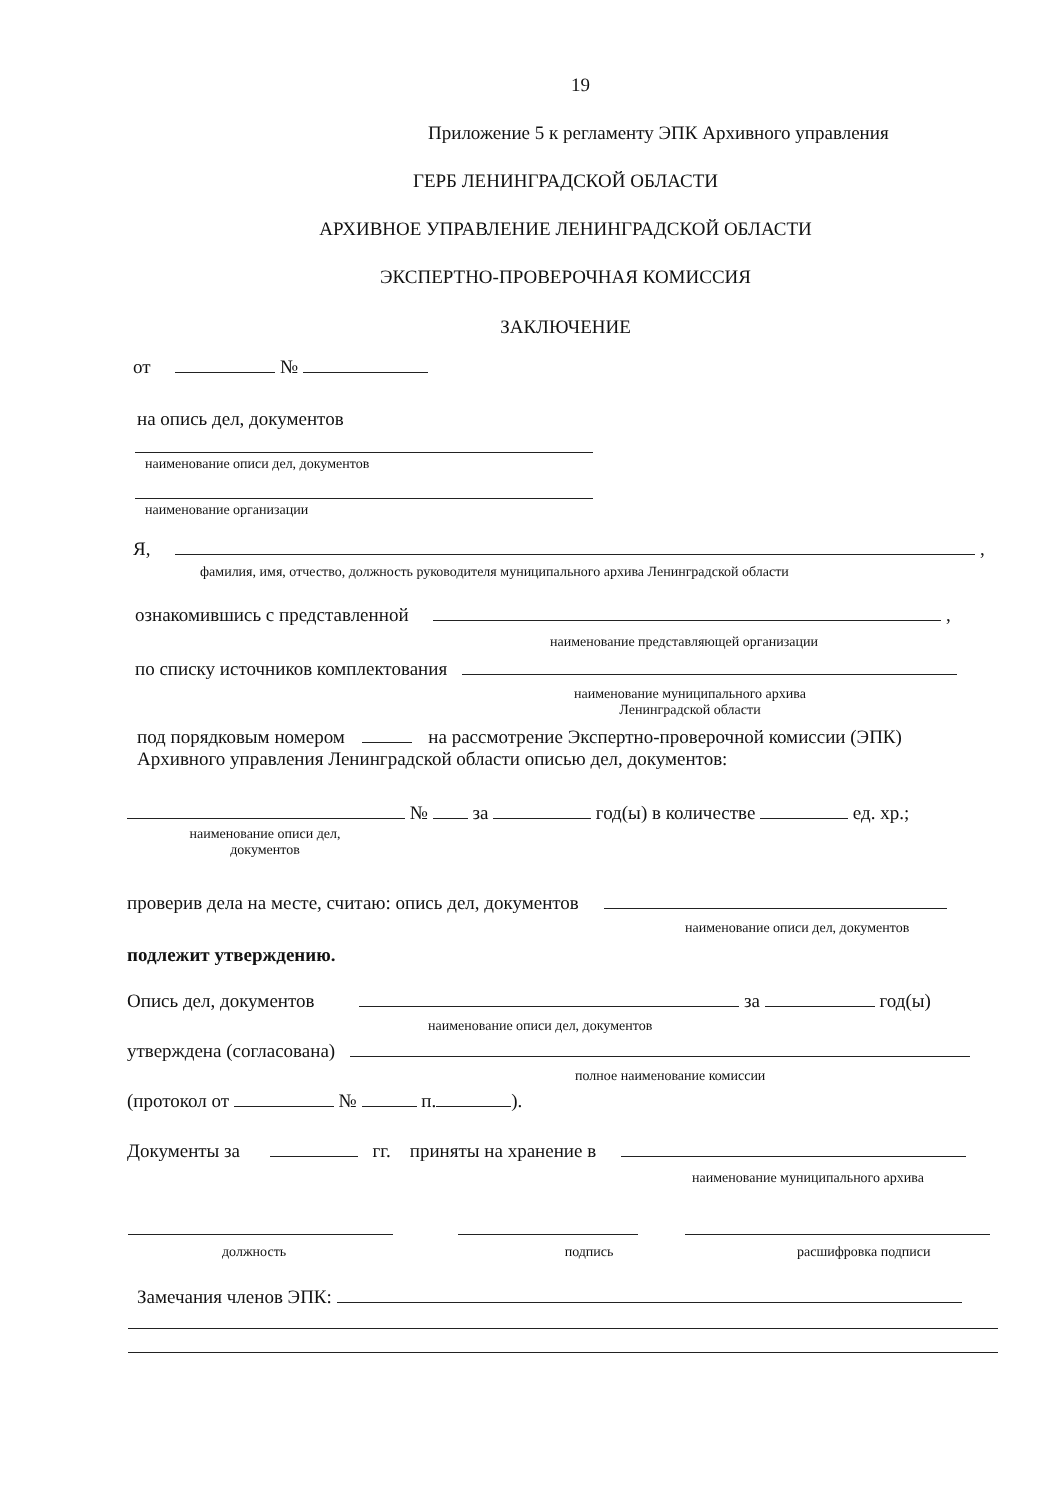19
Приложение 5 к регламенту ЭПК Архивного управления
ГЕРБ ЛЕНИНГРАДСКОЙ ОБЛАСТИ
АРХИВНОЕ УПРАВЛЕНИЕ ЛЕНИНГРАДСКОЙ ОБЛАСТИ
ЭКСПЕРТНО-ПРОВЕРОЧНАЯ КОМИССИЯ
ЗАКЛЮЧЕНИЕ
от №
на опись дел, документов
наименование описи дел, документов
наименование организации
Я, ,
фамилия, имя, отчество, должность руководителя муниципального архива Ленинградской области
ознакомившись с представленной ,
наименование представляющей организации
по списку источников комплектования
наименование муниципального архива Ленинградской области
под порядковым номером на рассмотрение Экспертно-проверочной комиссии (ЭПК)
Архивного управления Ленинградской области описью дел, документов:
№ за год(ы) в количестве ед. хр.;
наименование описи дел, документов
проверив дела на месте, считаю: опись дел, документов
наименование описи дел, документов
подлежит утверждению.
Опись дел, документов за год(ы)
наименование описи дел, документов
утверждена (согласована)
полное наименование комиссии
(протокол от № п. ).
Документы за гг. приняты на хранение в
наименование муниципального архива
должность подпись расшифровка подписи
Замечания членов ЭПК: